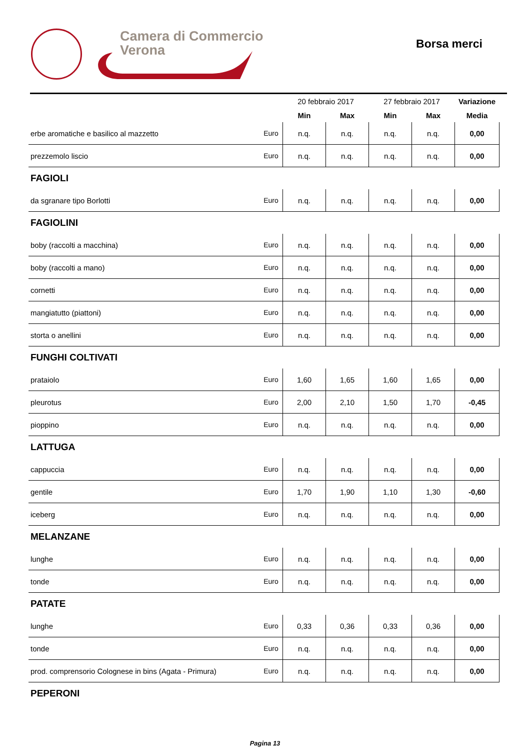Camera di Commercio
Verona
Borsa merci
| | | 20 febbraio 2017 | | 27 febbraio 2017 | | Variazione |
| --- | --- | --- | --- | --- | --- | --- |
| | | Min | Max | Min | Max | Media |
| erbe aromatiche e basilico al mazzetto | Euro | n.q. | n.q. | n.q. | n.q. | 0,00 |
| prezzemolo liscio | Euro | n.q. | n.q. | n.q. | n.q. | 0,00 |
| FAGIOLI | | | | | | |
| da sgranare tipo Borlotti | Euro | n.q. | n.q. | n.q. | n.q. | 0,00 |
| FAGIOLINI | | | | | | |
| boby (raccolti a macchina) | Euro | n.q. | n.q. | n.q. | n.q. | 0,00 |
| boby (raccolti a mano) | Euro | n.q. | n.q. | n.q. | n.q. | 0,00 |
| cornetti | Euro | n.q. | n.q. | n.q. | n.q. | 0,00 |
| mangiatutto (piattoni) | Euro | n.q. | n.q. | n.q. | n.q. | 0,00 |
| storta o anellini | Euro | n.q. | n.q. | n.q. | n.q. | 0,00 |
| FUNGHI COLTIVATI | | | | | | |
| prataiolo | Euro | 1,60 | 1,65 | 1,60 | 1,65 | 0,00 |
| pleurotus | Euro | 2,00 | 2,10 | 1,50 | 1,70 | -0,45 |
| pioppino | Euro | n.q. | n.q. | n.q. | n.q. | 0,00 |
| LATTUGA | | | | | | |
| cappuccia | Euro | n.q. | n.q. | n.q. | n.q. | 0,00 |
| gentile | Euro | 1,70 | 1,90 | 1,10 | 1,30 | -0,60 |
| iceberg | Euro | n.q. | n.q. | n.q. | n.q. | 0,00 |
| MELANZANE | | | | | | |
| lunghe | Euro | n.q. | n.q. | n.q. | n.q. | 0,00 |
| tonde | Euro | n.q. | n.q. | n.q. | n.q. | 0,00 |
| PATATE | | | | | | |
| lunghe | Euro | 0,33 | 0,36 | 0,33 | 0,36 | 0,00 |
| tonde | Euro | n.q. | n.q. | n.q. | n.q. | 0,00 |
| prod. comprensorio Colognese in bins (Agata - Primura) | Euro | n.q. | n.q. | n.q. | n.q. | 0,00 |
| PEPERONI | | | | | | |
Pagina 13